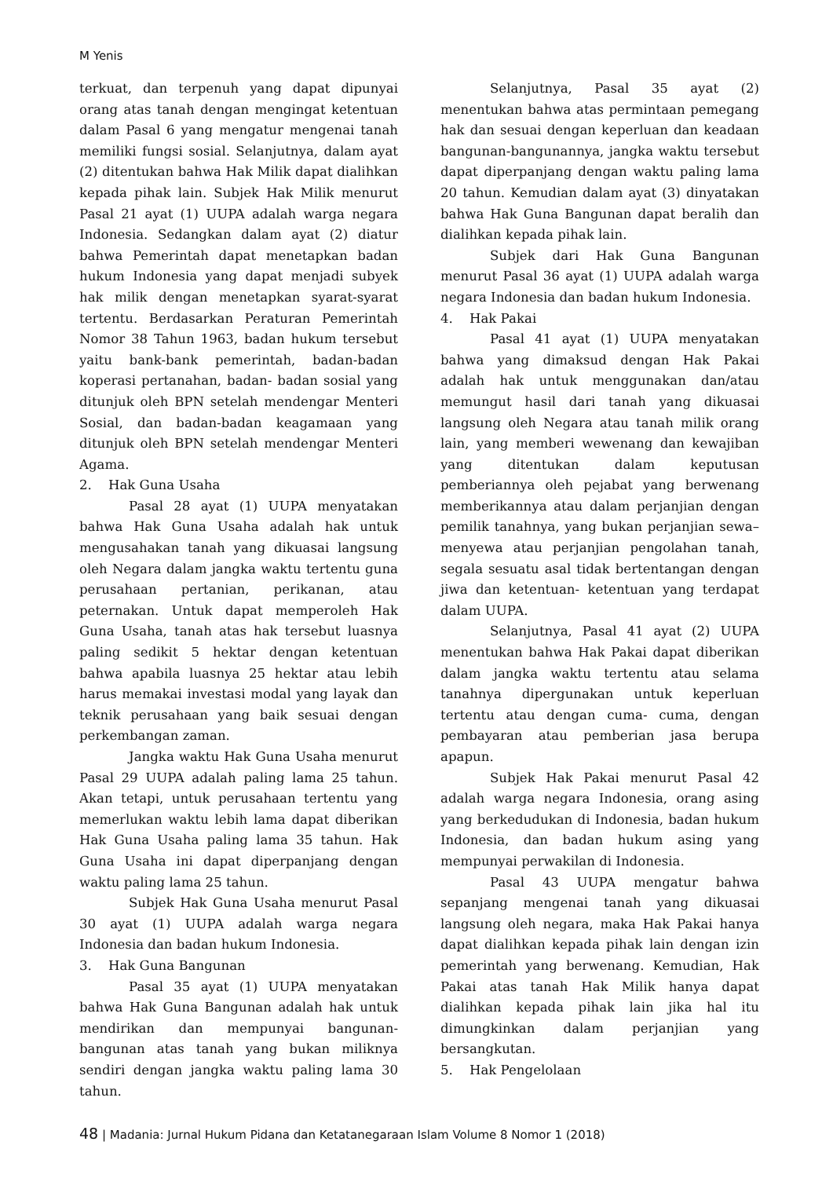M Yenis
terkuat, dan terpenuh yang dapat dipunyai orang atas tanah dengan mengingat ketentuan dalam Pasal 6 yang mengatur mengenai tanah memiliki fungsi sosial. Selanjutnya, dalam ayat (2) ditentukan bahwa Hak Milik dapat dialihkan kepada pihak lain. Subjek Hak Milik menurut Pasal 21 ayat (1) UUPA adalah warga negara Indonesia. Sedangkan dalam ayat (2) diatur bahwa Pemerintah dapat menetapkan badan hukum Indonesia yang dapat menjadi subyek hak milik dengan menetapkan syarat-syarat tertentu. Berdasarkan Peraturan Pemerintah Nomor 38 Tahun 1963, badan hukum tersebut yaitu bank-bank pemerintah, badan-badan koperasi pertanahan, badan- badan sosial yang ditunjuk oleh BPN setelah mendengar Menteri Sosial, dan badan-badan keagamaan yang ditunjuk oleh BPN setelah mendengar Menteri Agama.
2. Hak Guna Usaha
Pasal 28 ayat (1) UUPA menyatakan bahwa Hak Guna Usaha adalah hak untuk mengusahakan tanah yang dikuasai langsung oleh Negara dalam jangka waktu tertentu guna perusahaan pertanian, perikanan, atau peternakan. Untuk dapat memperoleh Hak Guna Usaha, tanah atas hak tersebut luasnya paling sedikit 5 hektar dengan ketentuan bahwa apabila luasnya 25 hektar atau lebih harus memakai investasi modal yang layak dan teknik perusahaan yang baik sesuai dengan perkembangan zaman.
Jangka waktu Hak Guna Usaha menurut Pasal 29 UUPA adalah paling lama 25 tahun. Akan tetapi, untuk perusahaan tertentu yang memerlukan waktu lebih lama dapat diberikan Hak Guna Usaha paling lama 35 tahun. Hak Guna Usaha ini dapat diperpanjang dengan waktu paling lama 25 tahun.
Subjek Hak Guna Usaha menurut Pasal 30 ayat (1) UUPA adalah warga negara Indonesia dan badan hukum Indonesia.
3. Hak Guna Bangunan
Pasal 35 ayat (1) UUPA menyatakan bahwa Hak Guna Bangunan adalah hak untuk mendirikan dan mempunyai bangunan-bangunan atas tanah yang bukan miliknya sendiri dengan jangka waktu paling lama 30 tahun.
Selanjutnya, Pasal 35 ayat (2) menentukan bahwa atas permintaan pemegang hak dan sesuai dengan keperluan dan keadaan bangunan-bangunannya, jangka waktu tersebut dapat diperpanjang dengan waktu paling lama 20 tahun. Kemudian dalam ayat (3) dinyatakan bahwa Hak Guna Bangunan dapat beralih dan dialihkan kepada pihak lain.
Subjek dari Hak Guna Bangunan menurut Pasal 36 ayat (1) UUPA adalah warga negara Indonesia dan badan hukum Indonesia.
4. Hak Pakai
Pasal 41 ayat (1) UUPA menyatakan bahwa yang dimaksud dengan Hak Pakai adalah hak untuk menggunakan dan/atau memungut hasil dari tanah yang dikuasai langsung oleh Negara atau tanah milik orang lain, yang memberi wewenang dan kewajiban yang ditentukan dalam keputusan pemberiannya oleh pejabat yang berwenang memberikannya atau dalam perjanjian dengan pemilik tanahnya, yang bukan perjanjian sewa–menyewa atau perjanjian pengolahan tanah, segala sesuatu asal tidak bertentangan dengan jiwa dan ketentuan- ketentuan yang terdapat dalam UUPA.
Selanjutnya, Pasal 41 ayat (2) UUPA menentukan bahwa Hak Pakai dapat diberikan dalam jangka waktu tertentu atau selama tanahnya dipergunakan untuk keperluan tertentu atau dengan cuma- cuma, dengan pembayaran atau pemberian jasa berupa apapun.
Subjek Hak Pakai menurut Pasal 42 adalah warga negara Indonesia, orang asing yang berkedudukan di Indonesia, badan hukum Indonesia, dan badan hukum asing yang mempunyai perwakilan di Indonesia.
Pasal 43 UUPA mengatur bahwa sepanjang mengenai tanah yang dikuasai langsung oleh negara, maka Hak Pakai hanya dapat dialihkan kepada pihak lain dengan izin pemerintah yang berwenang. Kemudian, Hak Pakai atas tanah Hak Milik hanya dapat dialihkan kepada pihak lain jika hal itu dimungkinkan dalam perjanjian yang bersangkutan.
5. Hak Pengelolaan
48 | Madania: Jurnal Hukum Pidana dan Ketatanegaraan Islam Volume 8 Nomor 1 (2018)